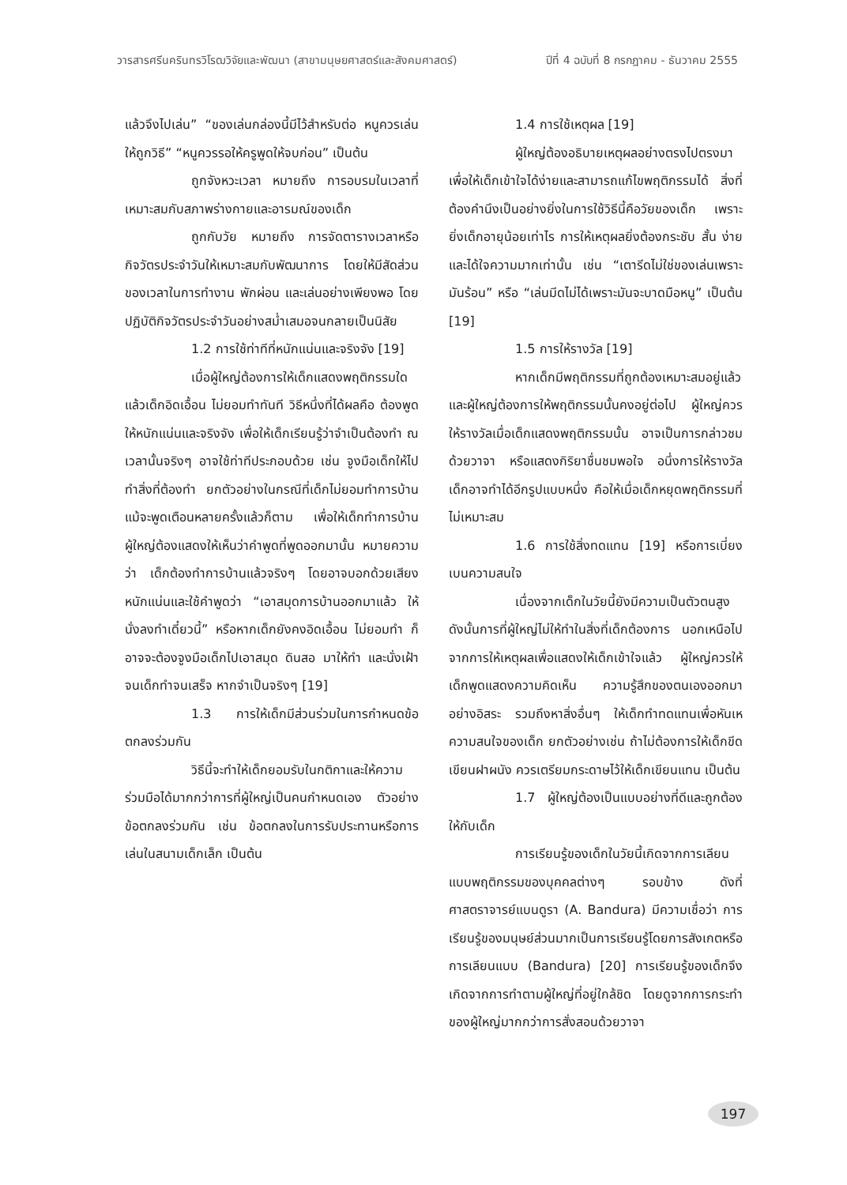วารสารศรีนครินทรวิโรฒวิจัยและพัฒนา (สาขามนุษยศาสตร์และสังคมศาสตร์) ปีที่ 4 ฉบับที่ 8 กรกฎาคม - ธันวาคม 2555
แล้วจึงไปเล่น” “ของเล่นกล่องนี้มีไว้สำหรับต่อ หนูควรเล่นให้ถูกวิธี” “หนูควรรอให้ครูพูดให้จบก่อน” เป็นต้น
ถูกจังหวะเวลา หมายถึง การอบรมในเวลาที่เหมาะสมกับสภาพร่างกายและอารมณ์ของเด็ก
ถูกกับวัย หมายถึง การจัดตารางเวลาหรือกิจวัตรประจำวันให้เหมาะสมกับพัฒนาการ โดยให้มีสัดส่วนของเวลาในการทำงาน พักผ่อน และเล่นอย่างเพียงพอ โดยปฏิบัติกิจวัตรประจำวันอย่างสม่ำเสมอจนกลายเป็นนิสัย
1.2 การใช้ท่าทีที่หนักแน่นและจริงจัง [19]
เมื่อผู้ใหญ่ต้องการให้เด็กแสดงพฤติกรรมใดแล้วเด็กอิดเอื้อน ไม่ยอมทำทันที วิธีหนึ่งที่ได้ผลคือ ต้องพูดให้หนักแน่นและจริงจัง เพื่อให้เด็กเรียนรู้ว่าจำเป็นต้องทำ ณ เวลานั้นจริงๆ อาจใช้ท่าทีประกอบด้วย เช่น จูงมือเด็กให้ไปทำสิ่งที่ต้องทำ ยกตัวอย่างในกรณีที่เด็กไม่ยอมทำการบ้าน แม้จะพูดเตือนหลายครั้งแล้วก็ตาม เพื่อให้เด็กทำการบ้าน ผู้ใหญ่ต้องแสดงให้เห็นว่าคำพูดที่พูดออกมานั้น หมายความว่า เด็กต้องทำการบ้านแล้วจริงๆ โดยอาจบอกด้วยเสียงหนักแน่นและใช้คำพูดว่า “เอาสมุดการบ้านออกมาแล้ว ให้นั่งลงทำเดี๋ยวนี้” หรือหากเด็กยังคงอิดเอื้อน ไม่ยอมทำ ก็อาจจะต้องจูงมือเด็กไปเอาสมุด ดินสอ มาให้ทำ และนั่งเฝ้าจนเด็กทำจนเสร็จ หากจำเป็นจริงๆ [19]
1.3 การให้เด็กมีส่วนร่วมในการกำหนดข้อตกลงร่วมกัน
วิธีนี้จะทำให้เด็กยอมรับในกติกาและให้ความร่วมมือได้มากกว่าการที่ผู้ใหญ่เป็นคนกำหนดเอง ตัวอย่างข้อตกลงร่วมกัน เช่น ข้อตกลงในการรับประทานหรือการเล่นในสนามเด็กเล็ก เป็นต้น
1.4 การใช้เหตุผล [19]
ผู้ใหญ่ต้องอธิบายเหตุผลอย่างตรงไปตรงมา เพื่อให้เด็กเข้าใจได้ง่ายและสามารถแก้ไขพฤติกรรมได้ สิ่งที่ต้องคำนึงเป็นอย่างยิ่งในการใช้วิธีนี้คือวัยของเด็ก เพราะยิ่งเด็กอายุน้อยเท่าไร การให้เหตุผลยิ่งต้องกระชับ สั้น ง่าย และได้ใจความมากเท่านั้น เช่น “เตารีดไม่ใช่ของเล่นเพราะมันร้อน” หรือ “เล่นมีดไม่ได้เพราะมันจะบาดมือหนู” เป็นต้น [19]
1.5 การให้รางวัล [19]
หากเด็กมีพฤติกรรมที่ถูกต้องเหมาะสมอยู่แล้วและผู้ใหญ่ต้องการให้พฤติกรรมนั้นคงอยู่ต่อไป ผู้ใหญ่ควรให้รางวัลเมื่อเด็กแสดงพฤติกรรมนั้น อาจเป็นการกล่าวชมด้วยวาจา หรือแสดงกิริยาชื่นชมพอใจ อนึ่งการให้รางวัลเด็กอาจทำได้อีกรูปแบบหนึ่ง คือให้เมื่อเด็กหยุดพฤติกรรมที่ไม่เหมาะสม
1.6 การใช้สิ่งทดแทน [19] หรือการเบี่ยงเบนความสนใจ
เนื่องจากเด็กในวัยนี้ยังมีความเป็นตัวตนสูง ดังนั้นการที่ผู้ใหญ่ไม่ให้ทำในสิ่งที่เด็กต้องการ นอกเหนือไปจากการให้เหตุผลเพื่อแสดงให้เด็กเข้าใจแล้ว ผู้ใหญ่ควรให้เด็กพูดแสดงความคิดเห็น ความรู้สึกของตนเองออกมาอย่างอิสระ รวมถึงหาสิ่งอื่นๆ ให้เด็กทำทดแทนเพื่อหันเหความสนใจของเด็ก ยกตัวอย่างเช่น ถ้าไม่ต้องการให้เด็กขีดเขียนฝาผนัง ควรเตรียมกระดาษไว้ให้เด็กเขียนแทน เป็นต้น
1.7 ผู้ใหญ่ต้องเป็นแบบอย่างที่ดีและถูกต้องให้กับเด็ก
การเรียนรู้ของเด็กในวัยนี้เกิดจากการเลียนแบบพฤติกรรมของบุคคลต่างๆ รอบข้าง ดังที่ศาสตราจารย์แบนดูรา (A. Bandura) มีความเชื่อว่า การเรียนรู้ของมนุษย์ส่วนมากเป็นการเรียนรู้โดยการสังเกตหรือการเลียนแบบ (Bandura) [20] การเรียนรู้ของเด็กจึงเกิดจากการทำตามผู้ใหญ่ที่อยู่ใกล้ชิด โดยดูจากการกระทำของผู้ใหญ่มากกว่าการสั่งสอนด้วยวาจา
197